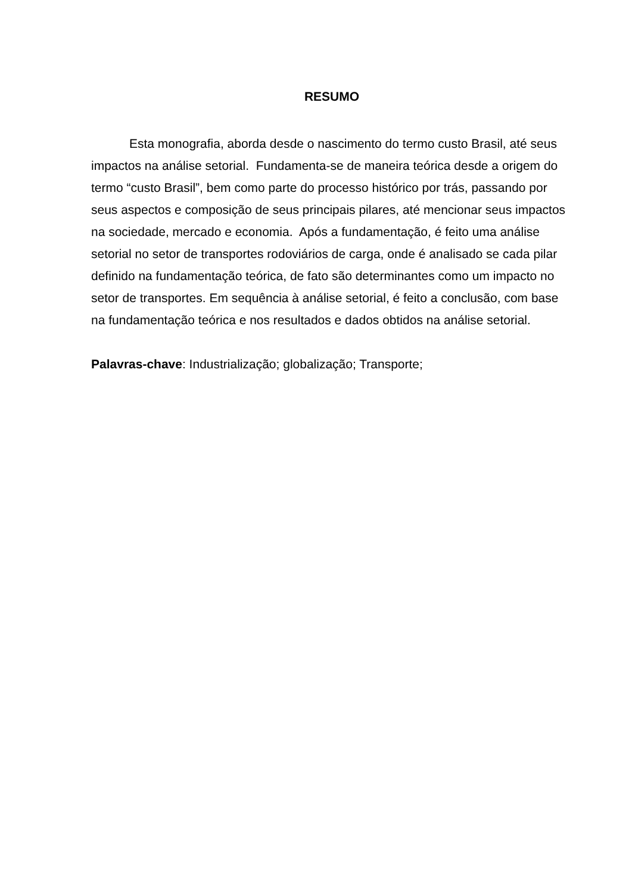RESUMO
Esta monografia, aborda desde o nascimento do termo custo Brasil, até seus impactos na análise setorial. Fundamenta-se de maneira teórica desde a origem do termo “custo Brasil”, bem como parte do processo histórico por trás, passando por seus aspectos e composição de seus principais pilares, até mencionar seus impactos na sociedade, mercado e economia. Após a fundamentação, é feito uma análise setorial no setor de transportes rodoviários de carga, onde é analisado se cada pilar definido na fundamentação teórica, de fato são determinantes como um impacto no setor de transportes. Em sequência à análise setorial, é feito a conclusão, com base na fundamentação teórica e nos resultados e dados obtidos na análise setorial.
Palavras-chave: Industrialização; globalização; Transporte;